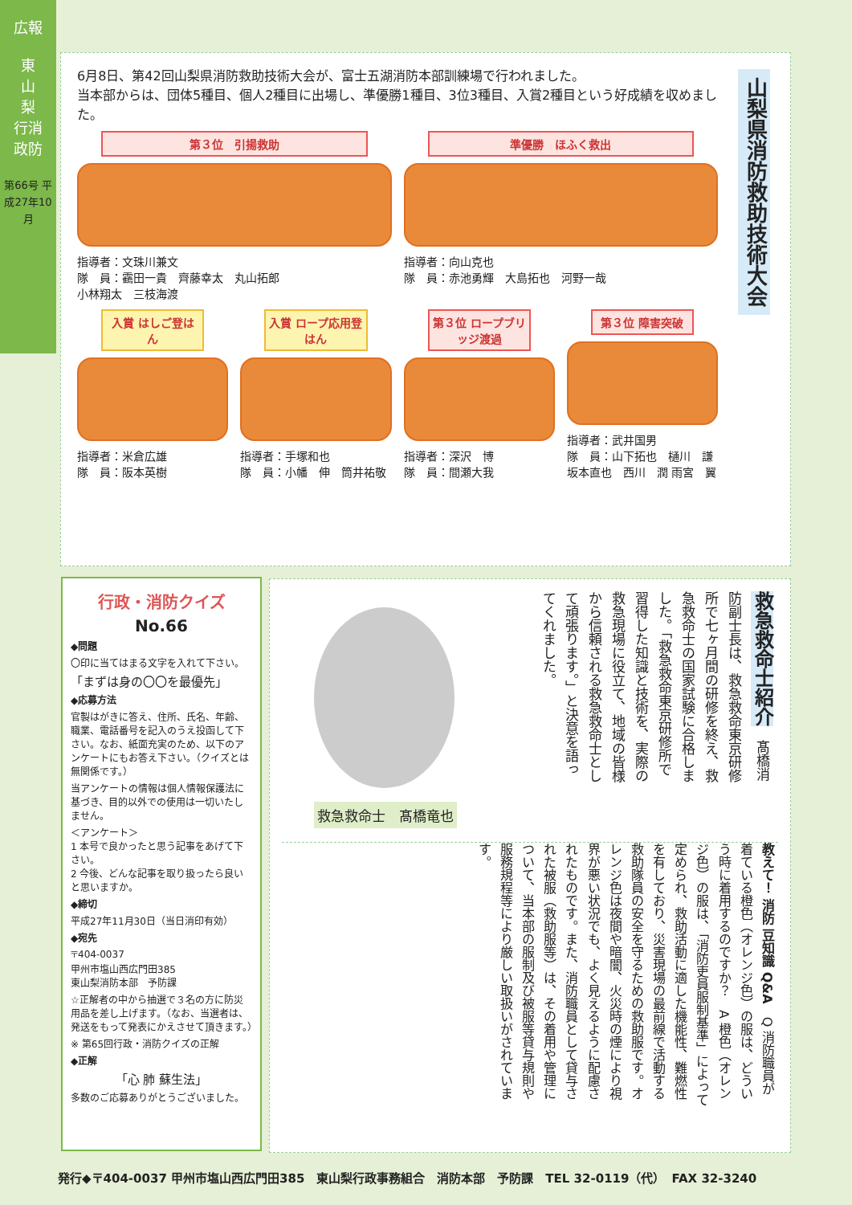広報
東
山
梨
行消
政防
第66号 平成27年10月
6月8日、第42回山梨県消防救助技術大会が、富士五湖消防本部訓練場で行われました。
当本部からは、団体5種目、個人2種目に出場し、準優勝1種目、3位3種目、入賞2種目という好成績を収めました。
山梨県消防救助技術大会
第３位　引揚救助
指導者：文珠川兼文
隊　員：靍田一貴　齊藤幸太　丸山拓郎
小林翔太　三枝海渡
準優勝　ほふく救出
指導者：向山克也
隊　員：赤池勇輝　大島拓也　河野一哉
入賞 はしご登はん
指導者：米倉広雄
隊　員：阪本英樹
入賞 ロープ応用登はん
指導者：手塚和也
隊　員：小幡　伸　筒井祐敬
第３位 ロープブリッジ渡過
指導者：深沢　博
隊　員：間瀬大我
第３位 障害突破
指導者：武井国男
隊　員：山下拓也　樋川　謙 坂本直也　西川　潤 雨宮　翼
行政・消防クイズ
No.66
◆問題
〇印に当てはまる文字を入れて下さい。
「まずは身の〇〇を最優先」
◆応募方法
官製はがきに答え、住所、氏名、年齢、職業、電話番号を記入のうえ投函して下さい。なお、紙面充実のため、以下のアンケートにもお答え下さい。（クイズとは無関係です。）
当アンケートの情報は個人情報保護法に基づき、目的以外での使用は一切いたしません。
＜アンケート＞
1 本号で良かったと思う記事をあげて下さい。
2 今後、どんな記事を取り扱ったら良いと思いますか。
◆締切
平成27年11月30日（当日消印有効）
◆宛先
〒404-0037
甲州市塩山西広門田385
東山梨消防本部　予防課
☆正解者の中から抽選で３名の方に防災用品を差し上げます。（なお、当選者は、発送をもって発表にかえさせて頂きます。）
※ 第65回行政・消防クイズの正解
◆正解
「心 肺 蘇生法」
多数のご応募ありがとうございました。
救急救命士紹介　髙橋消防副士長は、救急救命東京研修所で七ヶ月間の研修を終え、救急救命士の国家試験に合格しました。「救急救命東京研修所で習得した知識と技術を、実際の救急現場に役立て、地域の皆様から信頼される救急救命士として頑張ります。」と決意を語ってくれました。
救急救命士　髙橋竜也
教えて！ 消防 豆知識 Q&A　Q 消防職員が着ている橙色（オレンジ色）の服は、どういう時に着用するのですか？　A 橙色（オレンジ色）の服は、「消防吏員服制基準」によって定められ、救助活動に適した機能性、難燃性を有しており、災害現場の最前線で活動する救助隊員の安全を守るための救助服です。オレンジ色は夜間や暗闇、火災時の煙により視界が悪い状況でも、よく見えるように配慮されたものです。また、消防職員として貸与された被服（救助服等）は、その着用や管理について、当本部の服制及び被服等貸与規則や服務規程等により厳しい取扱いがされています。
発行◆〒404-0037 甲州市塩山西広門田385　東山梨行政事務組合　消防本部　予防課　TEL 32-0119（代）　FAX 32-3240